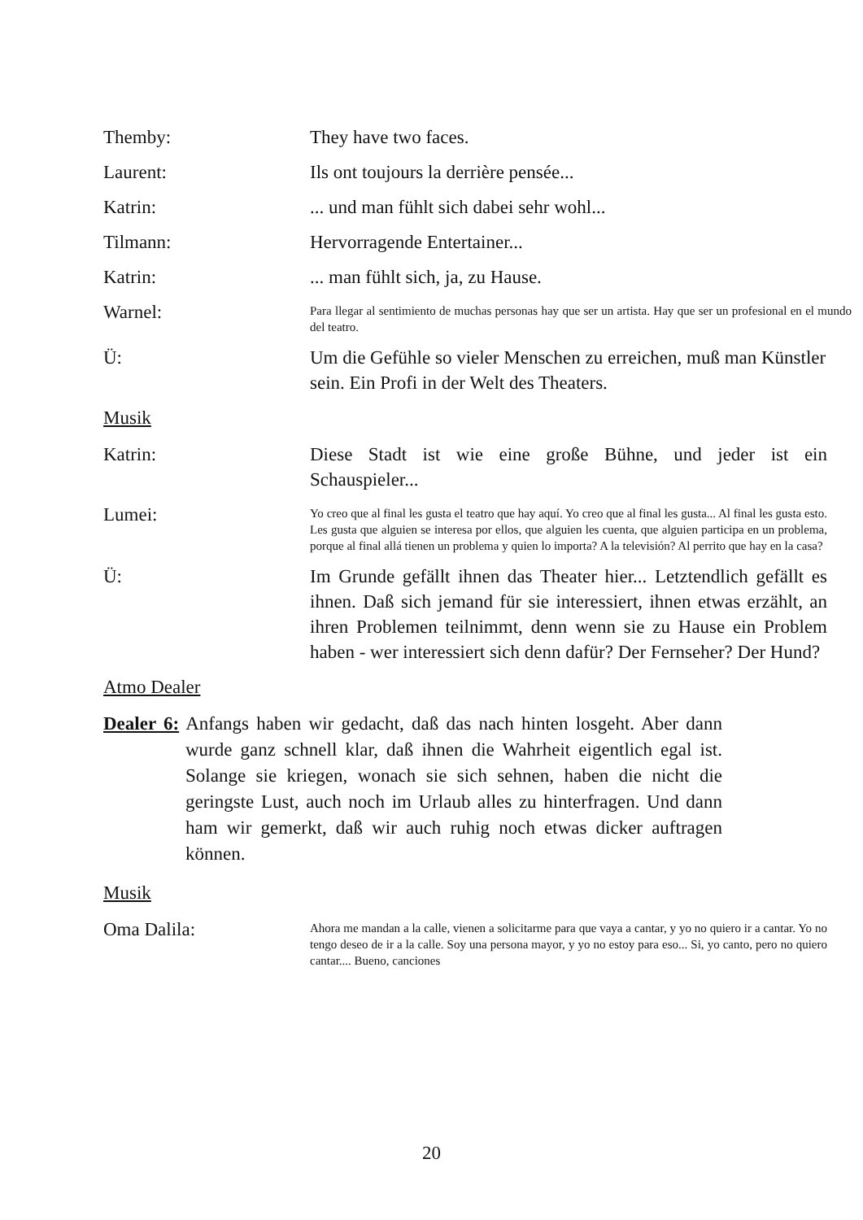Themby: They have two faces.
Laurent: Ils ont toujours la derrière pensée...
Katrin: ... und man fühlt sich dabei sehr wohl...
Tilmann: Hervorragende Entertainer...
Katrin: ... man fühlt sich, ja, zu Hause.
Warnel:
Para llegar al sentimiento de muchas personas hay que ser un artista. Hay que ser un profesional en el mundo del teatro.
Ü: Um die Gefühle so vieler Menschen zu erreichen, muß man Künstler sein. Ein Profi in der Welt des Theaters.
Musik
Katrin: Diese Stadt ist wie eine große Bühne, und jeder ist ein Schauspieler...
Lumei:
Yo creo que al final les gusta el teatro que hay aquí. Yo creo que al final les gusta... Al final les gusta esto. Les gusta que alguien se interesa por ellos, que alguien les cuenta, que alguien participa en un problema, porque al final allá tienen un problema y quien lo importa? A la televisión? Al perrito que hay en la casa?
Ü: Im Grunde gefällt ihnen das Theater hier... Letztendlich gefällt es ihnen. Daß sich jemand für sie interessiert, ihnen etwas erzählt, an ihren Problemen teilnimmt, denn wenn sie zu Hause ein Problem haben - wer interessiert sich denn dafür? Der Fernseher? Der Hund?
Atmo Dealer
Dealer 6: Anfangs haben wir gedacht, daß das nach hinten losgeht. Aber dann wurde ganz schnell klar, daß ihnen die Wahrheit eigentlich egal ist. Solange sie kriegen, wonach sie sich sehnen, haben die nicht die geringste Lust, auch noch im Urlaub alles zu hinterfragen. Und dann ham wir gemerkt, daß wir auch ruhig noch etwas dicker auftragen können.
Musik
Oma Dalila:
Ahora me mandan a la calle, vienen a solicitarme para que vaya a cantar, y yo no quiero ir a cantar. Yo no tengo deseo de ir a la calle. Soy una persona mayor, y yo no estoy para eso... Si, yo canto, pero no quiero cantar.... Bueno, canciones
20